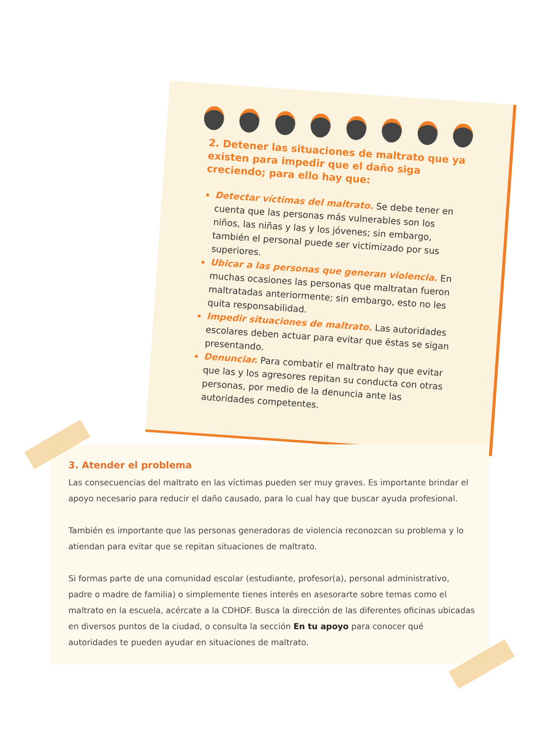2. Detener las situaciones de maltrato que ya existen para impedir que el daño siga creciendo; para ello hay que:
Detectar víctimas del maltrato. Se debe tener en cuenta que las personas más vulnerables son los niños, las niñas y las y los jóvenes; sin embargo, también el personal puede ser victimizado por sus superiores.
Ubicar a las personas que generan violencia. En muchas ocasiones las personas que maltratan fueron maltratadas anteriormente; sin embargo, esto no les quita responsabilidad.
Impedir situaciones de maltrato. Las autoridades escolares deben actuar para evitar que éstas se sigan presentando.
Denunciar. Para combatir el maltrato hay que evitar que las y los agresores repitan su conducta con otras personas, por medio de la denuncia ante las autoridades competentes.
3. Atender el problema
Las consecuencias del maltrato en las víctimas pueden ser muy graves. Es importante brindar el apoyo necesario para reducir el daño causado, para lo cual hay que buscar ayuda profesional.
También es importante que las personas generadoras de violencia reconozcan su problema y lo atiendan para evitar que se repitan situaciones de maltrato.
Si formas parte de una comunidad escolar (estudiante, profesor(a), personal administrativo, padre o madre de familia) o simplemente tienes interés en asesorarte sobre temas como el maltrato en la escuela, acércate a la CDHDF. Busca la dirección de las diferentes oficinas ubicadas en diversos puntos de la ciudad, o consulta la sección En tu apoyo para conocer qué autoridades te pueden ayudar en situaciones de maltrato.